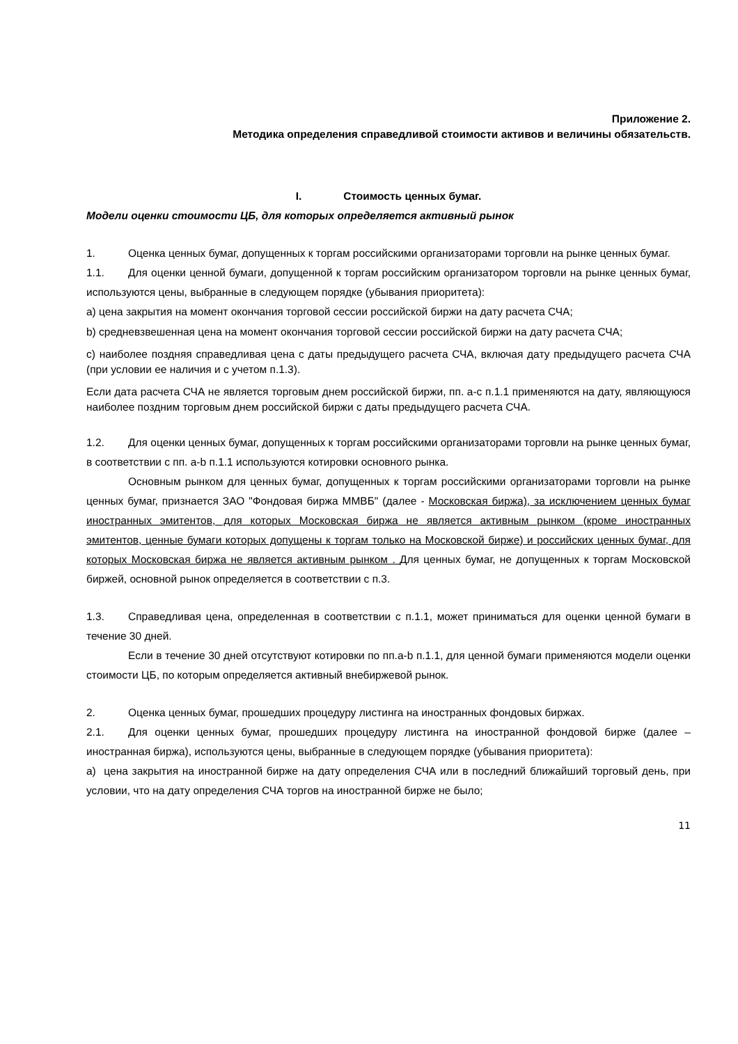Приложение 2.
Методика определения справедливой стоимости активов и величины обязательств.
I. Стоимость ценных бумаг.
Модели оценки стоимости ЦБ, для которых определяется активный рынок
1. Оценка ценных бумаг, допущенных к торгам российскими организаторами торговли на рынке ценных бумаг.
1.1. Для оценки ценной бумаги, допущенной к торгам российским организатором торговли на рынке ценных бумаг, используются цены, выбранные в следующем порядке (убывания приоритета):
a) цена закрытия на момент окончания торговой сессии российской биржи на дату расчета СЧА;
b) средневзвешенная цена на момент окончания торговой сессии российской биржи на дату расчета СЧА;
c) наиболее поздняя справедливая цена с даты предыдущего расчета СЧА, включая дату предыдущего расчета СЧА (при условии ее наличия и с учетом п.1.3).
Если дата расчета СЧА не является торговым днем российской биржи, пп. a-c п.1.1 применяются на дату, являющуюся наиболее поздним торговым днем российской биржи с даты предыдущего расчета СЧА.
1.2. Для оценки ценных бумаг, допущенных к торгам российскими организаторами торговли на рынке ценных бумаг, в соответствии с пп. a-b п.1.1 используются котировки основного рынка.
Основным рынком для ценных бумаг, допущенных к торгам российскими организаторами торговли на рынке ценных бумаг, признается ЗАО "Фондовая биржа ММВБ" (далее - Московская биржа), за исключением ценных бумаг иностранных эмитентов, для которых Московская биржа не является активным рынком (кроме иностранных эмитентов, ценные бумаги которых допущены к торгам только на Московской бирже) и российских ценных бумаг, для которых Московская биржа не является активным рынком . Для ценных бумаг, не допущенных к торгам Московской биржей, основной рынок определяется в соответствии с п.3.
1.3. Справедливая цена, определенная в соответствии с п.1.1, может приниматься для оценки ценной бумаги в течение 30 дней.
Если в течение 30 дней отсутствуют котировки по пп.a-b п.1.1, для ценной бумаги применяются модели оценки стоимости ЦБ, по которым определяется активный внебиржевой рынок.
2. Оценка ценных бумаг, прошедших процедуру листинга на иностранных фондовых биржах.
2.1. Для оценки ценных бумаг, прошедших процедуру листинга на иностранной фондовой бирже (далее – иностранная биржа), используются цены, выбранные в следующем порядке (убывания приоритета):
a) цена закрытия на иностранной бирже на дату определения СЧА или в последний ближайший торговый день, при условии, что на дату определения СЧА торгов на иностранной бирже не было;
11